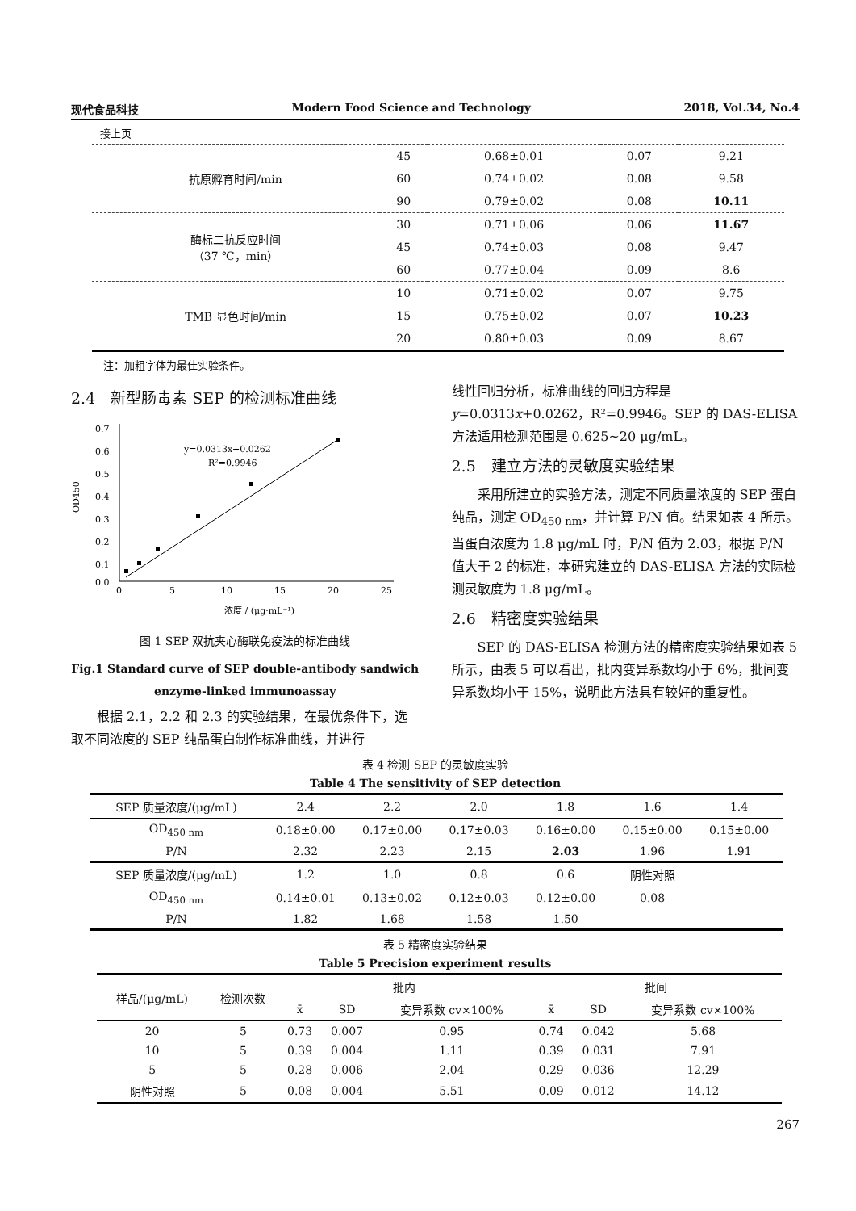现代食品科技 Modern Food Science and Technology 2018, Vol.34, No.4
接上页
| 抗原孵育时间/min | 45 | 0.68±0.01 | 0.07 | 9.21 |
| | 60 | 0.74±0.02 | 0.08 | 9.58 |
| | 90 | 0.79±0.02 | 0.08 | 10.11 |
| 酶标二抗反应时间 （37 ℃，min） | 30 | 0.71±0.06 | 0.06 | 11.67 |
| | 45 | 0.74±0.03 | 0.08 | 9.47 |
| | 60 | 0.77±0.04 | 0.09 | 8.6 |
| TMB 显色时间/min | 10 | 0.71±0.02 | 0.07 | 9.75 |
| | 15 | 0.75±0.02 | 0.07 | 10.23 |
| | 20 | 0.80±0.03 | 0.09 | 8.67 |
注：加粗字体为最佳实验条件。
2.4　新型肠毒素 SEP 的检测标准曲线
0.7
0.6
0.5
0.4
0.3
0.2
0.1
0.0
0
5
10
15
20
25
OD450
y=0.0313x+0.0262
R²=0.9946
浓度 / (μg·mL⁻¹)
图 1 SEP 双抗夹心酶联免疫法的标准曲线
Fig.1 Standard curve of SEP double-antibody sandwich enzyme-linked immunoassay
根据 2.1，2.2 和 2.3 的实验结果，在最优条件下，选取不同浓度的 SEP 纯品蛋白制作标准曲线，并进行
线性回归分析，标准曲线的回归方程是 y=0.0313x+0.0262，R²=0.9946。SEP 的 DAS-ELISA 方法适用检测范围是 0.625~20 μg/mL。
2.5　建立方法的灵敏度实验结果
采用所建立的实验方法，测定不同质量浓度的 SEP 蛋白纯品，测定 OD<sub>450 nm</sub>，并计算 P/N 值。结果如表 4 所示。当蛋白浓度为 1.8 μg/mL 时，P/N 值为 2.03，根据 P/N 值大于 2 的标准，本研究建立的 DAS-ELISA 方法的实际检测灵敏度为 1.8 μg/mL。
2.6　精密度实验结果
SEP 的 DAS-ELISA 检测方法的精密度实验结果如表 5 所示，由表 5 可以看出，批内变异系数均小于 6%，批间变异系数均小于 15%，说明此方法具有较好的重复性。
表 4 检测 SEP 的灵敏度实验
Table 4 The sensitivity of SEP detection
| SEP 质量浓度/(μg/mL) | 2.4 | 2.2 | 2.0 | 1.8 | 1.6 | 1.4 |
| OD<sub>450 nm</sub> | 0.18±0.00 | 0.17±0.00 | 0.17±0.03 | 0.16±0.00 | 0.15±0.00 | 0.15±0.00 |
| P/N | 2.32 | 2.23 | 2.15 | 2.03 | 1.96 | 1.91 |
| SEP 质量浓度/(μg/mL) | 1.2 | 1.0 | 0.8 | 0.6 | 阴性对照 | |
| OD<sub>450 nm</sub> | 0.14±0.01 | 0.13±0.02 | 0.12±0.03 | 0.12±0.00 | 0.08 | |
| P/N | 1.82 | 1.68 | 1.58 | 1.50 | | |
表 5 精密度实验结果
Table 5 Precision experiment results
| 样品/(μg/mL) | 检测次数 | 批内 | | | 批间 | | |
| --- | --- | --- | --- | --- | --- | --- | --- |
| | | x̄ | SD | 变异系数 cv×100% | x̄ | SD | 变异系数 cv×100% |
| 20 | 5 | 0.73 | 0.007 | 0.95 | 0.74 | 0.042 | 5.68 |
| 10 | 5 | 0.39 | 0.004 | 1.11 | 0.39 | 0.031 | 7.91 |
| 5 | 5 | 0.28 | 0.006 | 2.04 | 0.29 | 0.036 | 12.29 |
| 阴性对照 | 5 | 0.08 | 0.004 | 5.51 | 0.09 | 0.012 | 14.12 |
267